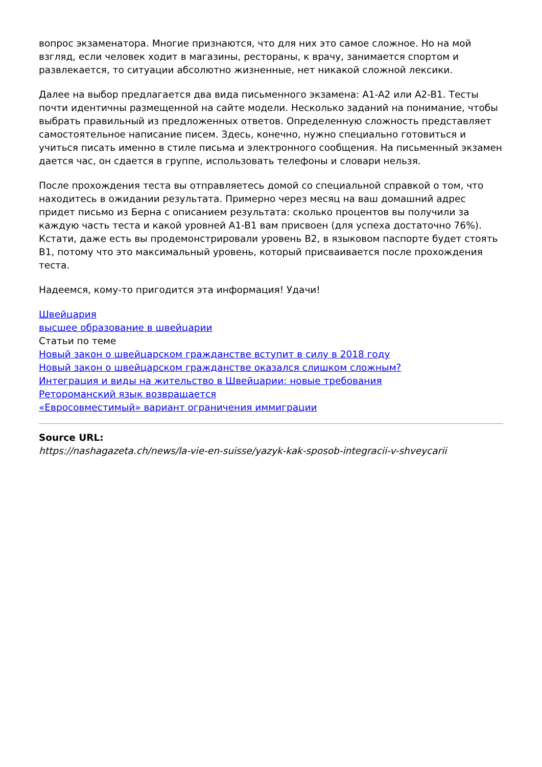вопрос экзаменатора. Многие признаются, что для них это самое сложное. Но на мой взгляд, если человек ходит в магазины, рестораны, к врачу, занимается спортом и развлекается, то ситуации абсолютно жизненные, нет никакой сложной лексики.
Далее на выбор предлагается два вида письменного экзамена: A1-A2 или A2-B1. Тесты почти идентичны размещенной на сайте модели. Несколько заданий на понимание, чтобы выбрать правильный из предложенных ответов. Определенную сложность представляет самостоятельное написание писем. Здесь, конечно, нужно специально готовиться и учиться писать именно в стиле письма и электронного сообщения. На письменный экзамен дается час, он сдается в группе, использовать телефоны и словари нельзя.
После прохождения теста вы отправляетесь домой со специальной справкой о том, что находитесь в ожидании результата. Примерно через месяц на ваш домашний адрес придет письмо из Берна с описанием результата: сколько процентов вы получили за каждую часть теста и какой уровней A1-B1 вам присвоен (для успеха достаточно 76%). Кстати, даже есть вы продемонстрировали уровень B2, в языковом паспорте будет стоять B1, потому что это максимальный уровень, который присваивается после прохождения теста.
Надеемся, кому-то пригодится эта информация! Удачи!
Швейцария
высшее образование в швейцарии
Статьи по теме
Новый закон о швейцарском гражданстве вступит в силу в 2018 году
Новый закон о швейцарском гражданстве оказался слишком сложным?
Интеграция и виды на жительство в Швейцарии: новые требования
Ретороманский язык возвращается
«Евросовместимый» вариант ограничения иммиграции
Source URL:
https://nashagazeta.ch/news/la-vie-en-suisse/yazyk-kak-sposob-integracii-v-shveycarii